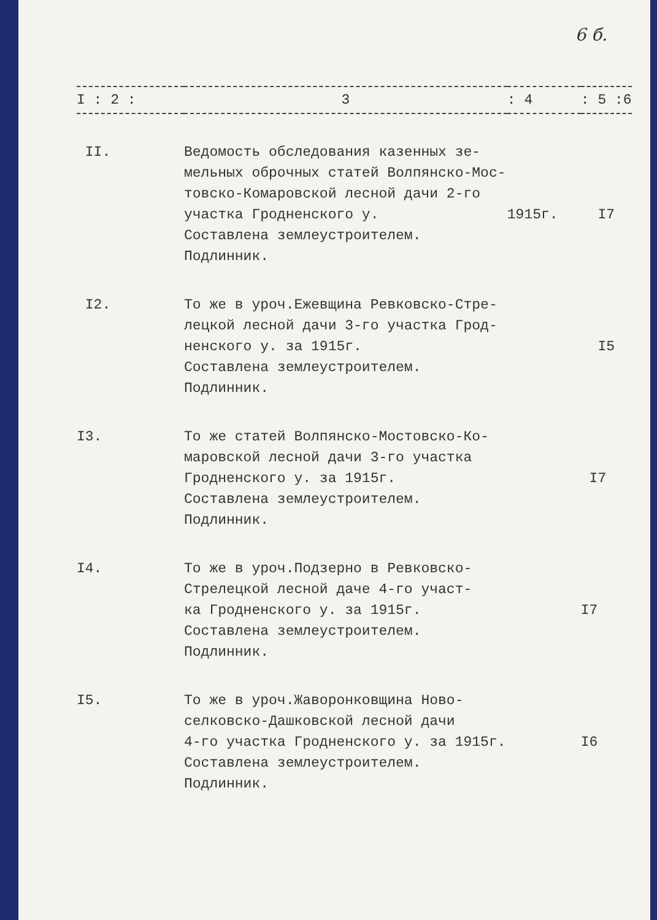6 б.
| I : 2 : | 3 | : 4 | : 5 :6 |
| --- | --- | --- | --- |
| II. | Ведомость обследования казенных зе- мельных оброчных статей Волпянско-Мос- товско-Комаровской лесной дачи 2-го участка Гродненского у. Составлена землеустроителем. Подлинник. | 1915г. | I7 |
| I2. | То же в уроч.Ежевщина Ревковско-Стре- лецкой лесной дачи 3-го участка Грод- ненского у. за 1915г. Составлена землеустроителем. Подлинник. | | I5 |
| I3. | То же статей Волпянско-Мостовско-Ко- маровской лесной дачи 3-го участка Гродненского у. за 1915г. Составлена землеустроителем. Подлинник. | | I7 |
| I4. | То же в уроч.Подзерно в Ревковско- Стрелецкой лесной даче 4-го участ- ка Гродненского у. за 1915г. Составлена землеустроителем. Подлинник. | | I7 |
| I5. | То же в уроч.Жаворонковщина Ново- селковско-Дашковской лесной дачи 4-го участка Гродненского у. за 1915г. Составлена землеустроителем. Подлинник. | | I6 |